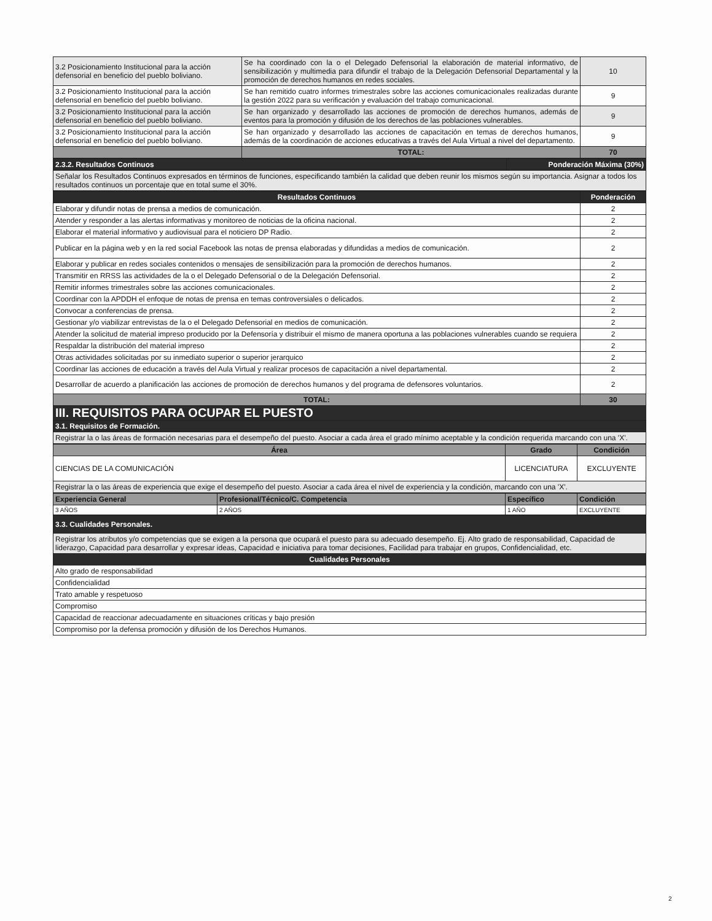| 3.2 Posicionamiento Institucional para la acción defensorial en beneficio del pueblo boliviano. | Se ha coordinado con la o el Delegado Defensorial la elaboración de material informativo, de sensibilización y multimedia para difundir el trabajo de la Delegación Defensorial Departamental y la promoción de derechos humanos en redes sociales. | 10 |
| 3.2 Posicionamiento Institucional para la acción defensorial en beneficio del pueblo boliviano. | Se han remitido cuatro informes trimestrales sobre las acciones comunicacionales realizadas durante la gestión 2022 para su verificación y evaluación del trabajo comunicacional. | 9 |
| 3.2 Posicionamiento Institucional para la acción defensorial en beneficio del pueblo boliviano. | Se han organizado y desarrollado las acciones de promoción de derechos humanos, además de eventos para la promoción y difusión de los derechos de las poblaciones vulnerables. | 9 |
| 3.2 Posicionamiento Institucional para la acción defensorial en beneficio del pueblo boliviano. | Se han organizado y desarrollado las acciones de capacitación en temas de derechos humanos, además de la coordinación de acciones educativas a través del Aula Virtual a nivel del departamento. | 9 |
| | TOTAL: | 70 |
| 2.3.2. Resultados Continuos | Ponderación Máxima (30%) |
| Señalar los Resultados Continuos expresados en términos de funciones, especificando también la calidad que deben reunir los mismos según su importancia. Asignar a todos los resultados continuos un porcentaje que en total sume el 30%. | |
| Resultados Continuos | Ponderación |
| --- | --- |
| Elaborar y difundir notas de prensa a medios de comunicación. | 2 |
| Atender y responder a las alertas informativas y monitoreo de noticias de la oficina nacional. | 2 |
| Elaborar el material informativo y audiovisual para el noticiero DP Radio. | 2 |
| Publicar en la página web y en la red social Facebook las notas de prensa elaboradas y difundidas a medios de comunicación. | 2 |
| Elaborar y publicar en redes sociales contenidos o mensajes de sensibilización para la promoción de derechos humanos. | 2 |
| Transmitir en RRSS las actividades de la o el Delegado Defensorial o de la Delegación Defensorial. | 2 |
| Remitir informes trimestrales sobre las acciones comunicacionales. | 2 |
| Coordinar con la APDDH el enfoque de notas de prensa en temas controversiales o delicados. | 2 |
| Convocar a conferencias de prensa. | 2 |
| Gestionar y/o viabilizar entrevistas de la o el Delegado Defensorial en medios de comunicación. | 2 |
| Atender la solicitud de material impreso producido por la Defensoría y distribuir el mismo de manera oportuna a las poblaciones vulnerables cuando se requiera | 2 |
| Respaldar la distribución del material impreso | 2 |
| Otras actividades solicitadas por su inmediato superior o superior jerarquico | 2 |
| Coordinar las acciones de educación a través del Aula Virtual y realizar procesos de capacitación a nivel departamental. | 2 |
| Desarrollar de acuerdo a planificación las acciones de promoción de derechos humanos y del programa de defensores voluntarios. | 2 |
| TOTAL: | 30 |
III. REQUISITOS PARA OCUPAR EL PUESTO
| 3.1. Requisitos de Formación. |
| Registrar la o las áreas de formación necesarias para el desempeño del puesto. Asociar a cada área el grado mínimo aceptable y la condición requerida marcando con una 'X'. |
| Área | Grado | Condición |
| --- | --- | --- |
| CIENCIAS DE LA COMUNICACIÓN | LICENCIATURA | EXCLUYENTE |
| Registrar la o las áreas de experiencia que exige el desempeño del puesto. Asociar a cada área el nivel de experiencia y la condición, marcando con una 'X'. | | |
| Experiencia General | Profesional/Técnico/C. Competencia | Específico | Condición |
| 3 AÑOS | 2 AÑOS | 1 AÑO | EXCLUYENTE |
| 3.3. Cualidades Personales. |
| Registrar los atributos y/o competencias que se exigen a la persona que ocupará el puesto para su adecuado desempeño. Ej. Alto grado de responsabilidad, Capacidad de liderazgo, Capacidad para desarrollar y expresar ideas, Capacidad e iniciativa para tomar decisiones, Facilidad para trabajar en grupos, Confidencialidad, etc. |
| Cualidades Personales |
| Alto grado de responsabilidad |
| Confidencialidad |
| Trato amable y respetuoso |
| Compromiso |
| Capacidad de reaccionar adecuadamente en situaciones críticas y bajo presión |
| Compromiso por la defensa promoción y difusión de los Derechos Humanos. |
2